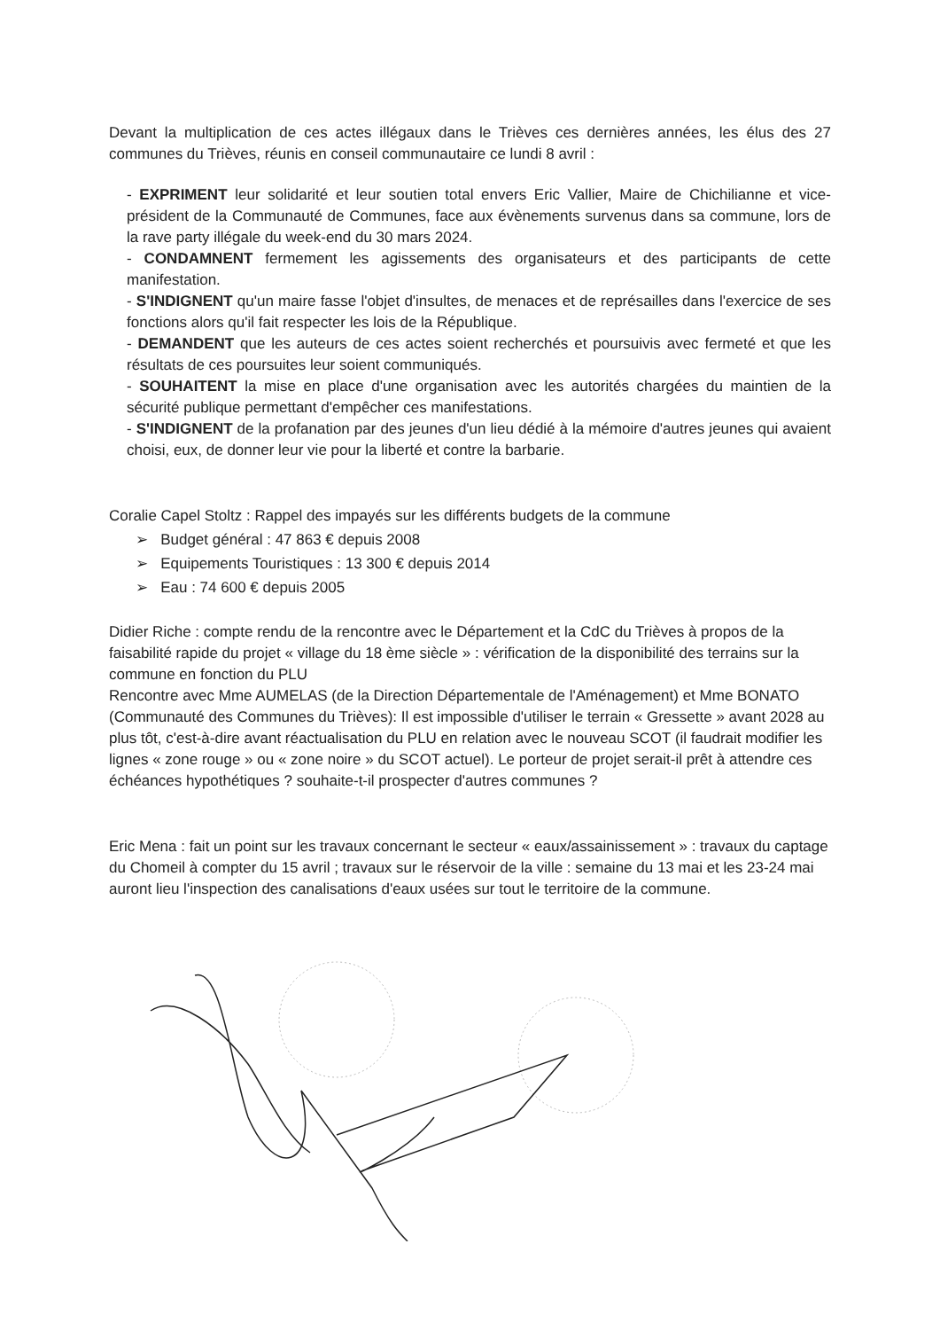Devant la multiplication de ces actes illégaux dans le Trièves ces dernières années, les élus des 27 communes du Trièves, réunis en conseil communautaire ce lundi 8 avril :
- EXPRIMENT leur solidarité et leur soutien total envers Eric Vallier, Maire de Chichilianne et vice-président de la Communauté de Communes, face aux évènements survenus dans sa commune, lors de la rave party illégale du week-end du 30 mars 2024.
- CONDAMNENT fermement les agissements des organisateurs et des participants de cette manifestation.
- S'INDIGNENT qu'un maire fasse l'objet d'insultes, de menaces et de représailles dans l'exercice de ses fonctions alors qu'il fait respecter les lois de la République.
- DEMANDENT que les auteurs de ces actes soient recherchés et poursuivis avec fermeté et que les résultats de ces poursuites leur soient communiqués.
- SOUHAITENT la mise en place d'une organisation avec les autorités chargées du maintien de la sécurité publique permettant d'empêcher ces manifestations.
- S'INDIGNENT de la profanation par des jeunes d'un lieu dédié à la mémoire d'autres jeunes qui avaient choisi, eux, de donner leur vie pour la liberté et contre la barbarie.
Coralie Capel Stoltz : Rappel des impayés sur les différents budgets de la commune
➢ Budget général : 47 863 € depuis 2008
➢ Equipements Touristiques : 13 300 € depuis 2014
➢ Eau : 74 600 € depuis 2005
Didier Riche : compte rendu de la rencontre avec le Département et la CdC du Trièves à propos de la faisabilité rapide du projet « village du 18 ème siècle » : vérification de la disponibilité des terrains sur la commune en fonction du PLU
Rencontre avec Mme AUMELAS (de la Direction Départementale de l'Aménagement) et Mme BONATO (Communauté des Communes du Trièves): Il est impossible d'utiliser le terrain « Gressette » avant 2028 au plus tôt, c'est-à-dire avant réactualisation du PLU en relation avec le nouveau SCOT (il faudrait modifier les lignes « zone rouge » ou « zone noire » du SCOT actuel). Le porteur de projet serait-il prêt à attendre ces échéances hypothétiques ? souhaite-t-il prospecter d'autres communes ?
Eric Mena : fait un point sur les travaux concernant le secteur « eaux/assainissement » : travaux du captage du Chomeil à compter du 15 avril ; travaux sur le réservoir de la ville : semaine du 13 mai et les 23-24 mai auront lieu l'inspection des canalisations d'eaux usées sur tout le territoire de la commune.